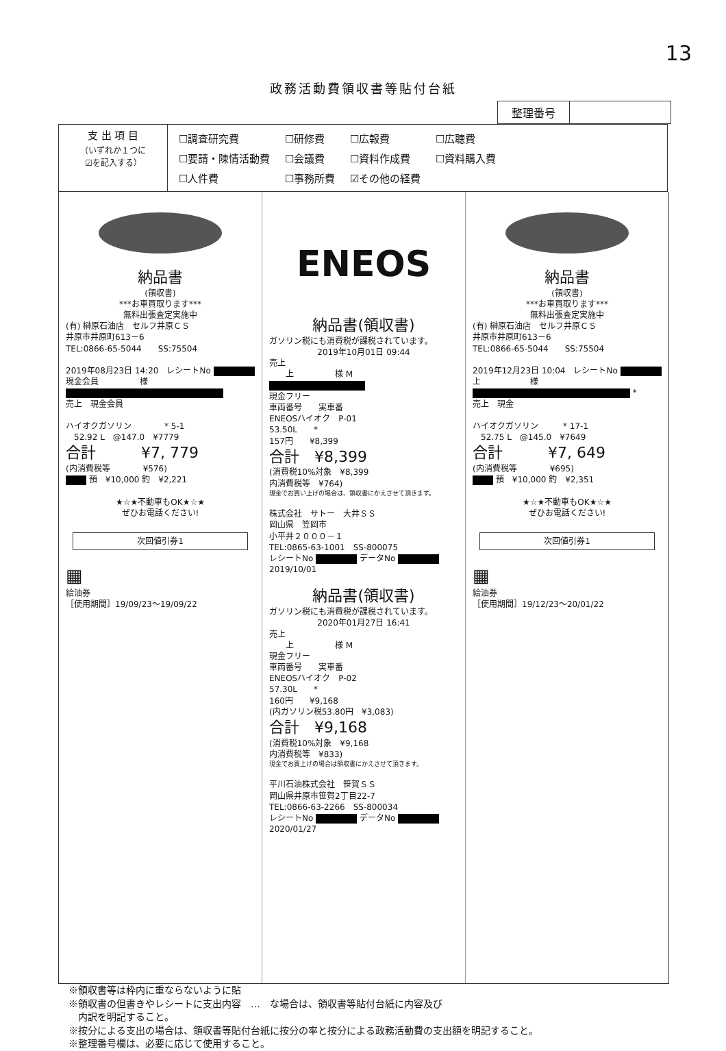13
政務活動費領収書等貼付台紙
整理番号
| 支 出 項 目 （いずれか１つに ☑を記入する） | / ☐調査研究費 / ☐研修費 / ☐広報費 / ☐広聴費 / / ☐要請・陳情活動費 / ☐会議費 / ☐資料作成費 / ☐資料購入費 / / ☐人件費 / ☐事務所費 / ☑その他の経費 / / |
納品書
(領収書)
***お車買取ります***
無料出張査定実施中
(有) 榊原石油店　セルフ井原ＣＳ
井原市井原町613－6
TEL:0866-65-5044　　SS:75504
2019年08月23日 14:20　レシートNo
現金会員　　　　　様
売上　現金会員
ハイオクガソリン　　　　* 5-1
　52.92 L　@147.0　¥7779
合計　　　¥7, 779
(内消費税等　　　　¥576)
預　¥10,000 釣　¥2,221
★☆★不動車もOK★☆★
ぜひお電話ください!
次回値引券1
▦
給油券
［使用期間］19/09/23～19/09/22
ENEOS
納品書(領収書)
ガソリン税にも消費税が課税されています。
2019年10月01日 09:44
売上
　　上　　　　　様 M
現金フリー
車両番号　　実車番
ENEOSハイオク　P-01
53.50L　　*
157円　　¥8,399
合計　¥8,399
(消費税10%対象　¥8,399
内消費税等　¥764)
現金でお買い上げの場合は、領収書にかえさせて頂きます。
株式会社　サトー　大井ＳＳ
岡山県　笠岡市
小平井２０００－１
TEL:0865-63-1001　SS-800075
レシートNo データNo
2019/10/01
納品書(領収書)
ガソリン税にも消費税が課税されています。
2020年01月27日 16:41
売上
　　上　　　　　様 M
現金フリー
車両番号　　実車番
ENEOSハイオク　P-02
57.30L　　*
160円　　¥9,168
(内ガソリン税53.80円　¥3,083)
合計　¥9,168
(消費税10%対象　¥9,168
内消費税等　¥833)
現金でお買上げの場合は領収書にかえさせて頂きます。
平川石油株式会社　笹賀ＳＳ
岡山県井原市笹賀2丁目22-7
TEL:0866-63-2266　SS-800034
レシートNo データNo
2020/01/27
納品書
(領収書)
***お車買取ります***
無料出張査定実施中
(有) 榊原石油店　セルフ井原ＣＳ
井原市井原町613－6
TEL:0866-65-5044　　SS:75504
2019年12月23日 10:04　レシートNo
上　　　　　　様
*
売上　現金
ハイオクガソリン　　　* 17-1
　52.75 L　@145.0　¥7649
合計　　　¥7, 649
(内消費税等　　　　¥695)
預　¥10,000 釣　¥2,351
★☆★不動車もOK★☆★
ぜひお電話ください!
次回値引券1
▦
給油券
［使用期間］19/12/23～20/01/22
※領収書等は枠内に重ならないように貼
※領収書の但書きやレシートに支出内容　…　な場合は、領収書等貼付台紙に内容及び
　内訳を明記すること。
※按分による支出の場合は、領収書等貼付台紙に按分の率と按分による政務活動費の支出額を明記すること。
※整理番号欄は、必要に応じて使用すること。